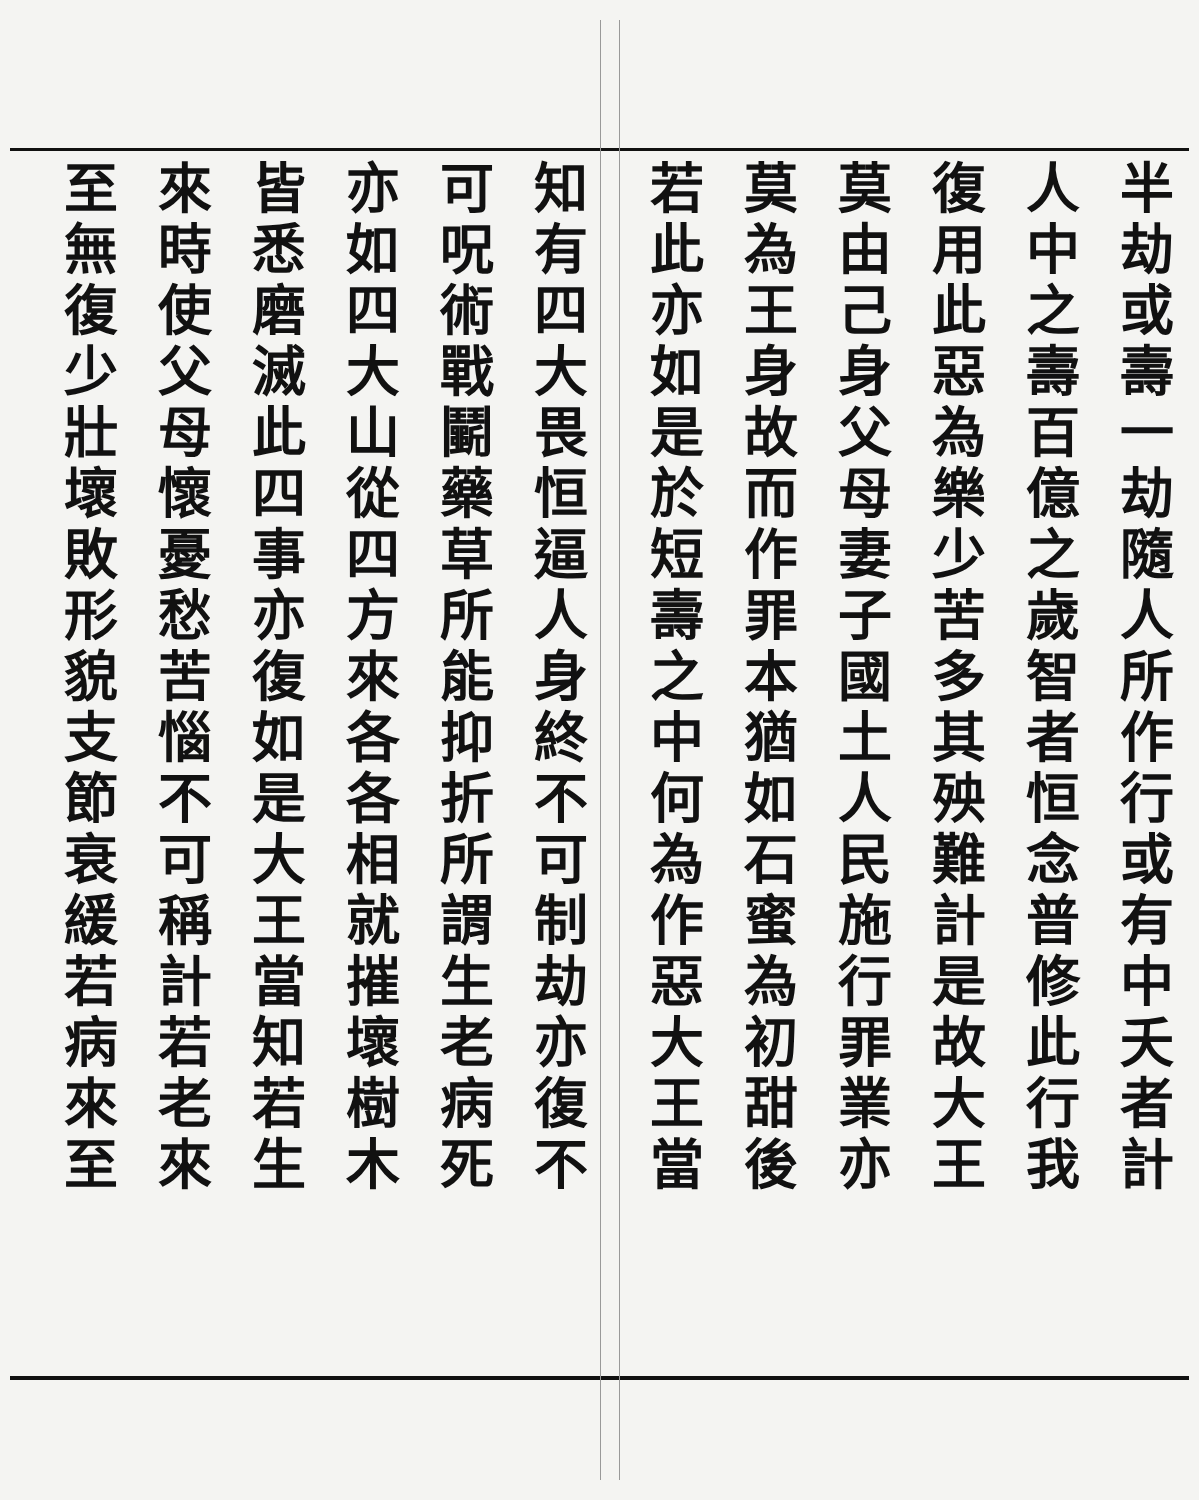半劫或壽一劫隨人所作行或有中夭者計
人中之壽百億之歲智者恒念普修此行我
復用此惡為樂少苦多其殃難計是故大王
莫由己身父母妻子國土人民施行罪業亦
莫為王身故而作罪本猶如石蜜為初甜後
若此亦如是於短壽之中何為作惡大王當
知有四大畏恒逼人身終不可制劫亦復不
可呪術戰鬭藥草所能抑折所謂生老病死
亦如四大山從四方來各各相就摧壞樹木
皆悉磨滅此四事亦復如是大王當知若生
來時使父母懷憂愁苦惱不可稱計若老來
至無復少壯壞敗形貌支節衰緩若病來至